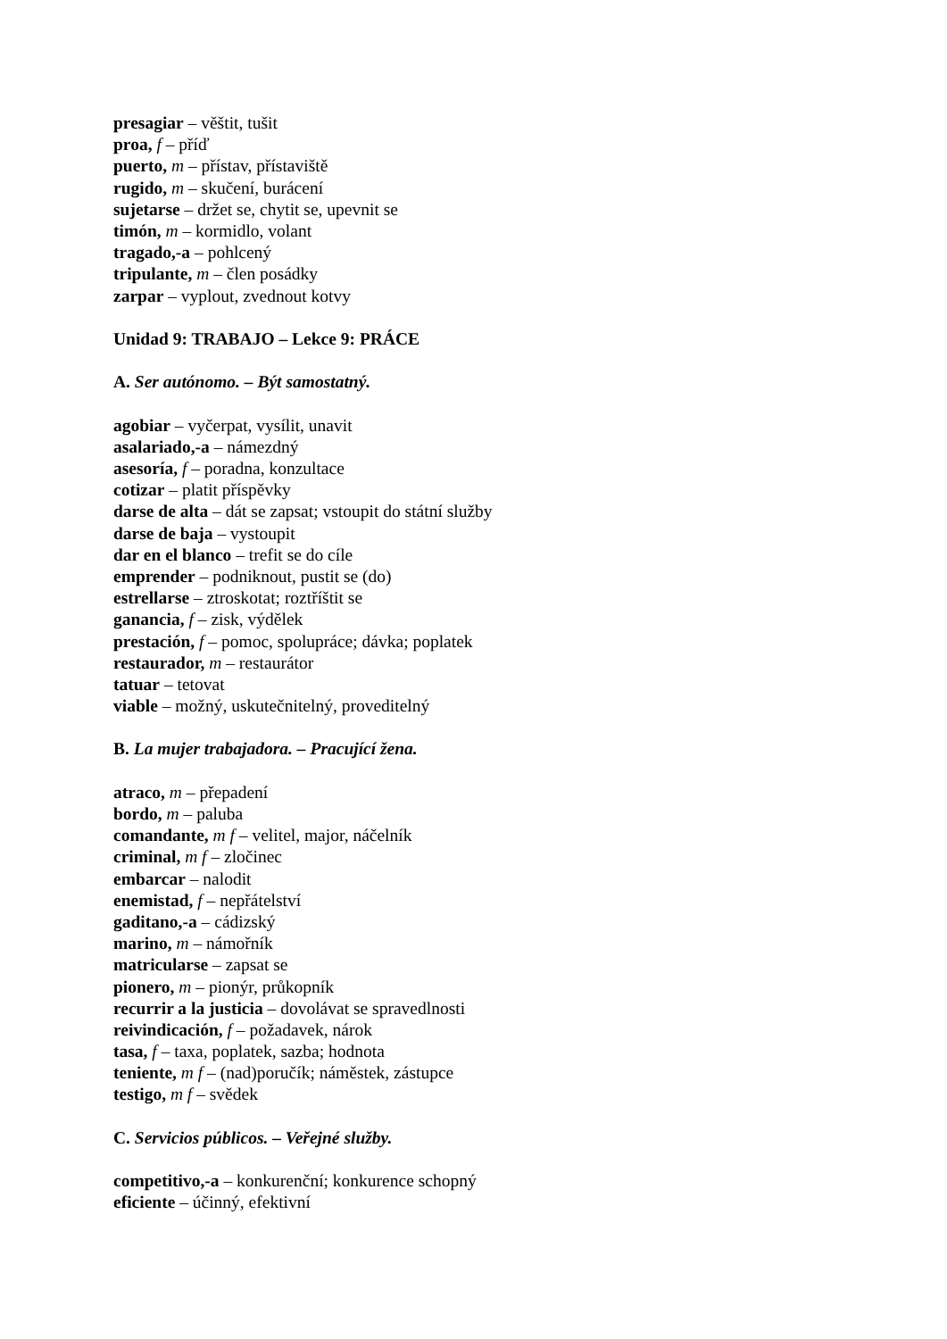presagiar – věštit, tušit
proa, f – příď
puerto, m – přístav, přístaviště
rugido, m – skučení, burácení
sujetarse – držet se, chytit se, upevnit se
timón, m – kormidlo, volant
tragado,-a – pohlcený
tripulante, m – člen posádky
zarpar – vyplout, zvednout kotvy
Unidad 9: TRABAJO – Lekce 9: PRÁCE
A. Ser autónomo. – Být samostatný.
agobiar – vyčerpat, vysílit, unavit
asalariado,-a – námezdný
asesoría, f – poradna, konzultace
cotizar – platit příspěvky
darse de alta – dát se zapsat; vstoupit do státní služby
darse de baja – vystoupit
dar en el blanco – trefit se do cíle
emprender – podniknout, pustit se (do)
estrellarse – ztroskotat; roztříštit se
ganancia, f – zisk, výdělek
prestación, f – pomoc, spolupráce; dávka; poplatek
restaurador, m – restaurátor
tatuar – tetovat
viable – možný, uskutečnitelný, proveditelný
B. La mujer trabajadora. – Pracující žena.
atraco, m – přepadení
bordo, m – paluba
comandante, m f – velitel, major, náčelník
criminal, m f – zločinec
embarcar – nalodit
enemistad, f – nepřátelství
gaditano,-a – cádizský
marino, m – námořník
matricularse – zapsat se
pionero, m – pionýr, průkopník
recurrir a la justicia – dovolávat se spravedlnosti
reivindicación, f – požadavek, nárok
tasa, f – taxa, poplatek, sazba; hodnota
teniente, m f – (nad)poručík; náměstek, zástupce
testigo, m f – svědek
C. Servicios públicos. – Veřejné služby.
competitivo,-a – konkurenční; konkurence schopný
eficiente – účinný, efektivní